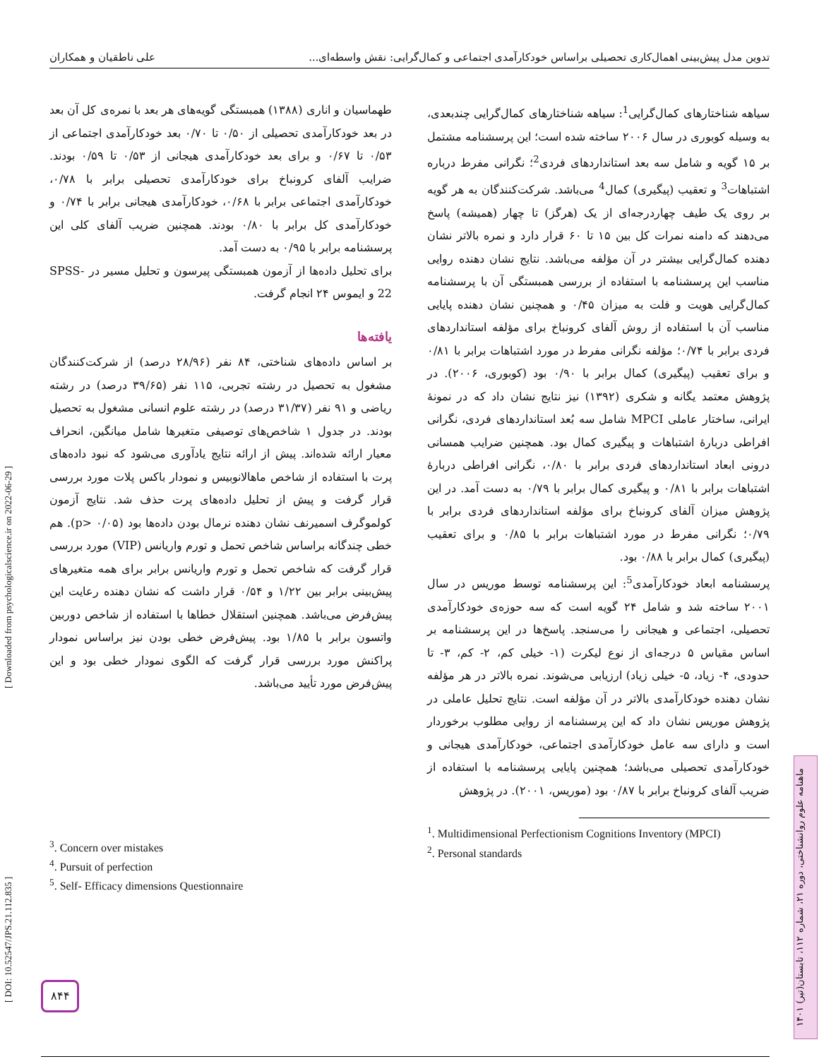تدوین مدل پیش‌بینی اهمال‌کاری تحصیلی براساس خودکارآمدی اجتماعی و کمال‌گرایی: نقش واسطه‌ای... علی ناطقیان و همکاران
سیاهه شناختارهای کمال‌گرایی<sup>1</sup>: سیاهه شناختارهای کمال‌گرایی چندبعدی، به وسیله کوبوری در سال ۲۰۰۶ ساخته شده است؛ این پرسشنامه مشتمل بر ۱۵ گویه و شامل سه بعد استانداردهای فردی<sup>2</sup>؛ نگرانی مفرط درباره اشتباهات<sup>3</sup> و تعقیب (پیگیری) کمال<sup>4</sup> می‌باشد. شرکت‌کنندگان به هر گویه بر روی یک طیف چهاردرجه‌ای از یک (هرگز) تا چهار (همیشه) پاسخ می‌دهند که دامنه نمرات کل بین ۱۵ تا ۶۰ قرار دارد و نمره بالاتر نشان دهنده کمال‌گرایی بیشتر در آن مؤلفه می‌باشد. نتایج نشان دهنده روایی مناسب این پرسشنامه با استفاده از بررسی همبستگی آن با پرسشنامه کمال‌گرایی هویت و فلت به میزان ۰/۴۵ و همچنین نشان دهنده پایایی مناسب آن با استفاده از روش آلفای کرونباخ برای مؤلفه استانداردهای فردی برابر با ۰/۷۴؛ مؤلفه نگرانی مفرط در مورد اشتباهات برابر با ۰/۸۱ و برای تعقیب (پیگیری) کمال برابر با ۰/۹۰ بود (کوبوری، ۲۰۰۶). در پژوهش معتمد یگانه و شکری (۱۳۹۲) نیز نتایج نشان داد که در نمونهٔ ایرانی، ساختار عاملی MPCI شامل سه بُعد استانداردهای فردی، نگرانی افراطی دربارهٔ اشتباهات و پیگیری کمال بود. همچنین ضرایب همسانی درونی ابعاد استانداردهای فردی برابر با ۰/۸۰، نگرانی افراطی دربارهٔ اشتباهات برابر با ۰/۸۱ و پیگیری کمال برابر با ۰/۷۹ به دست آمد. در این پژوهش میزان آلفای کرونباخ برای مؤلفه استانداردهای فردی برابر با ۰/۷۹؛ نگرانی مفرط در مورد اشتباهات برابر با ۰/۸۵ و برای تعقیب (پیگیری) کمال برابر با ۰/۸۸ بود.
پرسشنامه ابعاد خودکارآمدی<sup>5</sup>: این پرسشنامه توسط موریس در سال ۲۰۰۱ ساخته شد و شامل ۲۴ گویه است که سه حوزه‌ی خودکارآمدی تحصیلی، اجتماعی و هیجانی را می‌سنجد. پاسخ‌ها در این پرسشنامه بر اساس مقیاس ۵ درجه‌ای از نوع لیکرت (۱- خیلی کم، ۲- کم، ۳- تا حدودی، ۴- زیاد، ۵- خیلی زیاد) ارزیابی می‌شوند. نمره بالاتر در هر مؤلفه نشان دهنده خودکارآمدی بالاتر در آن مؤلفه است. نتایج تحلیل عاملی در پژوهش موریس نشان داد که این پرسشنامه از روایی مطلوب برخوردار است و دارای سه عامل خودکارآمدی اجتماعی، خودکارآمدی هیجانی و خودکارآمدی تحصیلی می‌باشد؛ همچنین پایایی پرسشنامه با استفاده از ضریب آلفای کرونباخ برابر با ۰/۸۷ بود (موریس، ۲۰۰۱). در پژوهش
<sup>1</sup>. Multidimensional Perfectionism Cognitions Inventory (MPCI)
<sup>2</sup>. Personal standards
طهماسیان و اناری (۱۳۸۸) همبستگی گویه‌های هر بعد با نمره‌ی کل آن بعد در بعد خودکارآمدی تحصیلی از ۰/۵۰ تا ۰/۷۰ بعد خودکارآمدی اجتماعی از ۰/۵۳ تا ۰/۶۷ و برای بعد خودکارآمدی هیجانی از ۰/۵۳ تا ۰/۵۹ بودند. ضرایب آلفای کرونباخ برای خودکارآمدی تحصیلی برابر با ۰/۷۸، خودکارآمدی اجتماعی برابر با ۰/۶۸، خودکارآمدی هیجانی برابر با ۰/۷۴ و خودکارآمدی کل برابر با ۰/۸۰ بودند. همچنین ضریب آلفای کلی این پرسشنامه برابر با ۰/۹۵ به دست آمد.
برای تحلیل داده‌ها از آزمون همبستگی پیرسون و تحلیل مسیر در SPSS-22 و ایموس ۲۴ انجام گرفت.
یافته‌ها
بر اساس داده‌های شناختی، ۸۴ نفر (۲۸/۹۶ درصد) از شرکت‌کنندگان مشغول به تحصیل در رشته تجربی، ۱۱۵ نفر (۳۹/۶۵ درصد) در رشته ریاضی و ۹۱ نفر (۳۱/۳۷ درصد) در رشته علوم انسانی مشغول به تحصیل بودند. در جدول ۱ شاخص‌های توصیفی متغیرها شامل میانگین، انحراف معیار ارائه شده‌اند. پیش از ارائه نتایج یادآوری می‌شود که نبود داده‌های پرت با استفاده از شاخص ماهالانوبیس و نمودار باکس پلات مورد بررسی قرار گرفت و پیش از تحلیل داده‌های پرت حذف شد. نتایج آزمون کولموگرف اسمیرنف نشان دهنده نرمال بودن داده‌ها بود (p> ۰/۰۵). هم خطی چندگانه براساس شاخص تحمل و تورم واریانس (VIP) مورد بررسی قرار گرفت که شاخص تحمل و تورم واریانس برابر برای همه متغیرهای پیش‌بینی برابر بین ۱/۲۲ و ۰/۵۴ قرار داشت که نشان دهنده رعایت این پیش‌فرض می‌باشد. همچنین استقلال خطاها با استفاده از شاخص دوربین واتسون برابر با ۱/۸۵ بود. پیش‌فرض خطی بودن نیز براساس نمودار پراکنش مورد بررسی قرار گرفت که الگوی نمودار خطی بود و این پیش‌فرض مورد تأیید می‌باشد.
<sup>3</sup>. Concern over mistakes
<sup>4</sup>. Pursuit of perfection
<sup>5</sup>. Self- Efficacy dimensions Questionnaire
[ DOI: 10.52547/JPS.21.112.835 ] [ Downloaded from psychologicalscience.ir on 2022-06-29 ]
ماهنامه علوم روانشناختی، دوره ۲۱، شماره ۱۱۲، تابستان(تیر) ۱۴۰۱
۸۴۴